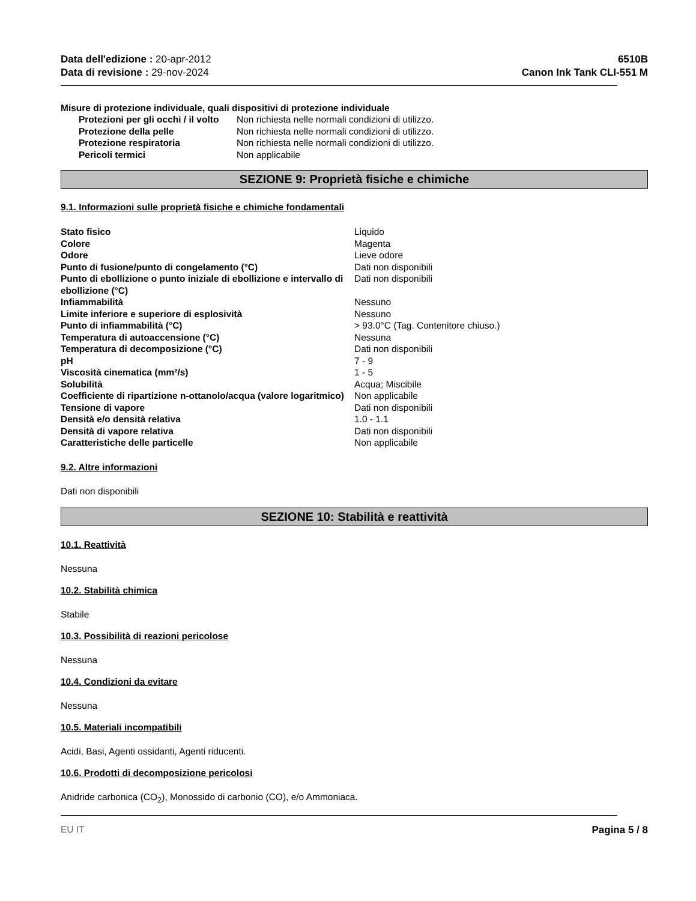Data dell'edizione : 20-apr-2012
Data di revisione : 29-nov-2024
6510B
Canon Ink Tank CLI-551 M
Misure di protezione individuale, quali dispositivi di protezione individuale
| Protezioni per gli occhi / il volto | Non richiesta nelle normali condizioni di utilizzo. |
| Protezione della pelle | Non richiesta nelle normali condizioni di utilizzo. |
| Protezione respiratoria | Non richiesta nelle normali condizioni di utilizzo. |
| Pericoli termici | Non applicabile |
SEZIONE 9: Proprietà fisiche e chimiche
9.1. Informazioni sulle proprietà fisiche e chimiche fondamentali
| Stato fisico | Liquido |
| Colore | Magenta |
| Odore | Lieve odore |
| Punto di fusione/punto di congelamento (°C) | Dati non disponibili |
| Punto di ebollizione o punto iniziale di ebollizione e intervallo di ebollizione (°C) | Dati non disponibili |
| Infiammabilità | Nessuno |
| Limite inferiore e superiore di esplosività | Nessuno |
| Punto di infiammabilità (°C) | > 93.0°C (Tag. Contenitore chiuso.) |
| Temperatura di autoaccensione (°C) | Nessuna |
| Temperatura di decomposizione (°C) | Dati non disponibili |
| pH | 7 - 9 |
| Viscosità cinematica (mm²/s) | 1 - 5 |
| Solubilità | Acqua; Miscibile |
| Coefficiente di ripartizione n-ottanolo/acqua (valore logaritmico) | Non applicabile |
| Tensione di vapore | Dati non disponibili |
| Densità e/o densità relativa | 1.0 - 1.1 |
| Densità di vapore relativa | Dati non disponibili |
| Caratteristiche delle particelle | Non applicabile |
9.2. Altre informazioni
Dati non disponibili
SEZIONE 10: Stabilità e reattività
10.1. Reattività
Nessuna
10.2. Stabilità chimica
Stabile
10.3. Possibilità di reazioni pericolose
Nessuna
10.4. Condizioni da evitare
Nessuna
10.5. Materiali incompatibili
Acidi, Basi, Agenti ossidanti, Agenti riducenti.
10.6. Prodotti di decomposizione pericolosi
Anidride carbonica (CO<sub>2</sub>), Monossido di carbonio (CO), e/o Ammoniaca.
EU IT Pagina 5 / 8